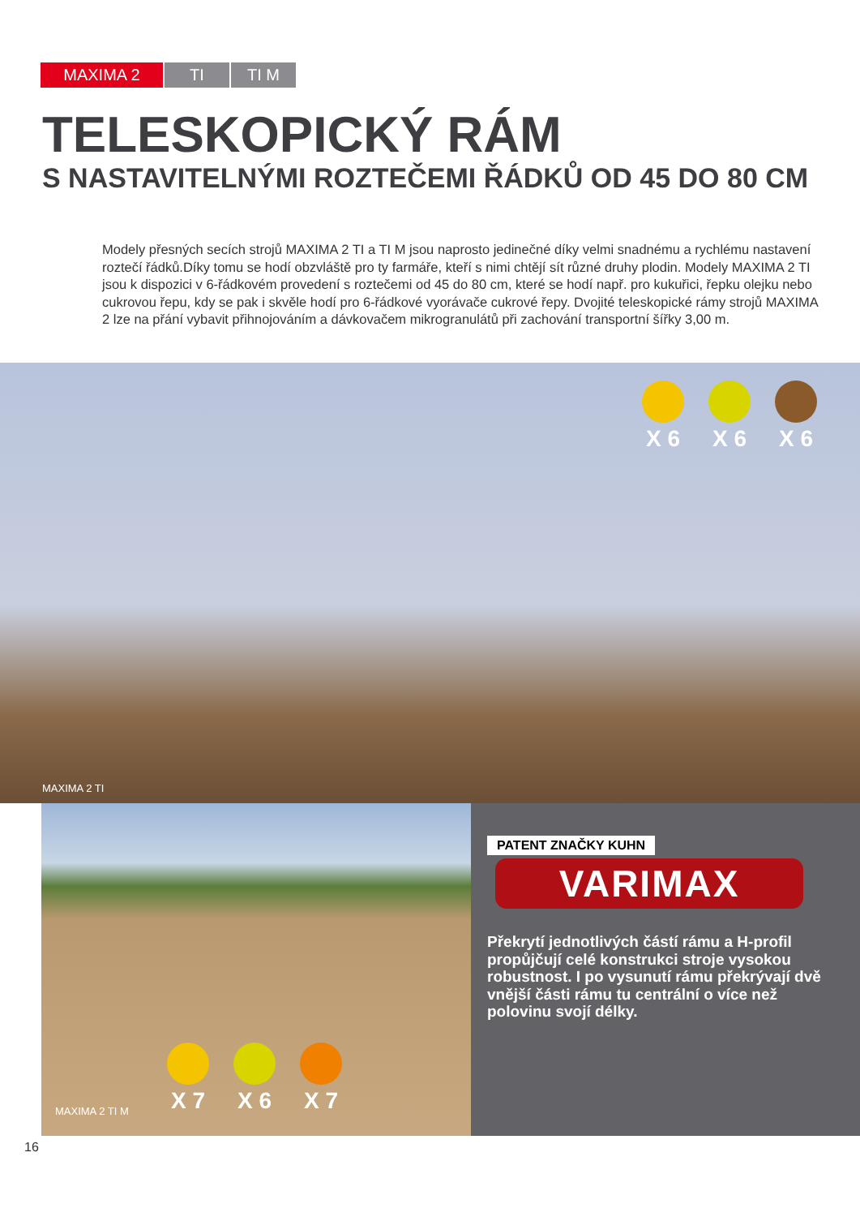MAXIMA 2 TI TI M
TELESKOPICKÝ RÁM
S NASTAVITELNÝMI ROZTEČEMI ŘÁDKŮ OD 45 DO 80 CM
Modely přesných secích strojů MAXIMA 2 TI a TI M jsou naprosto jedinečné díky velmi snadnému a rychlému nastavení roztečí řádků.Díky tomu se hodí obzvláště pro ty farmáře, kteří s nimi chtějí sít různé druhy plodin. Modely MAXIMA 2 TI jsou k dispozici v 6-řádkovém provedení s roztečemi od 45 do 80 cm, které se hodí např. pro kukuřici, řepku olejku nebo cukrovou řepu, kdy se pak i skvěle hodí pro 6-řádkové vyorávače cukrové řepy. Dvojité teleskopické rámy strojů MAXIMA 2 lze na přání vybavit přihnojováním a dávkovačem mikrogranulátů při zachování transportní šířky 3,00 m.
X 6 X 6 X 6
MAXIMA 2 TI
X 7 X 6 X 7
MAXIMA 2 TI M
PATENT ZNAČKY KUHN
VARIMAX
Překrytí jednotlivých částí rámu a H-profil propůjčují celé konstrukci stroje vysokou robustnost. I po vysunutí rámu překrývají dvě vnější části rámu tu centrální o více než polovinu svojí délky.
16